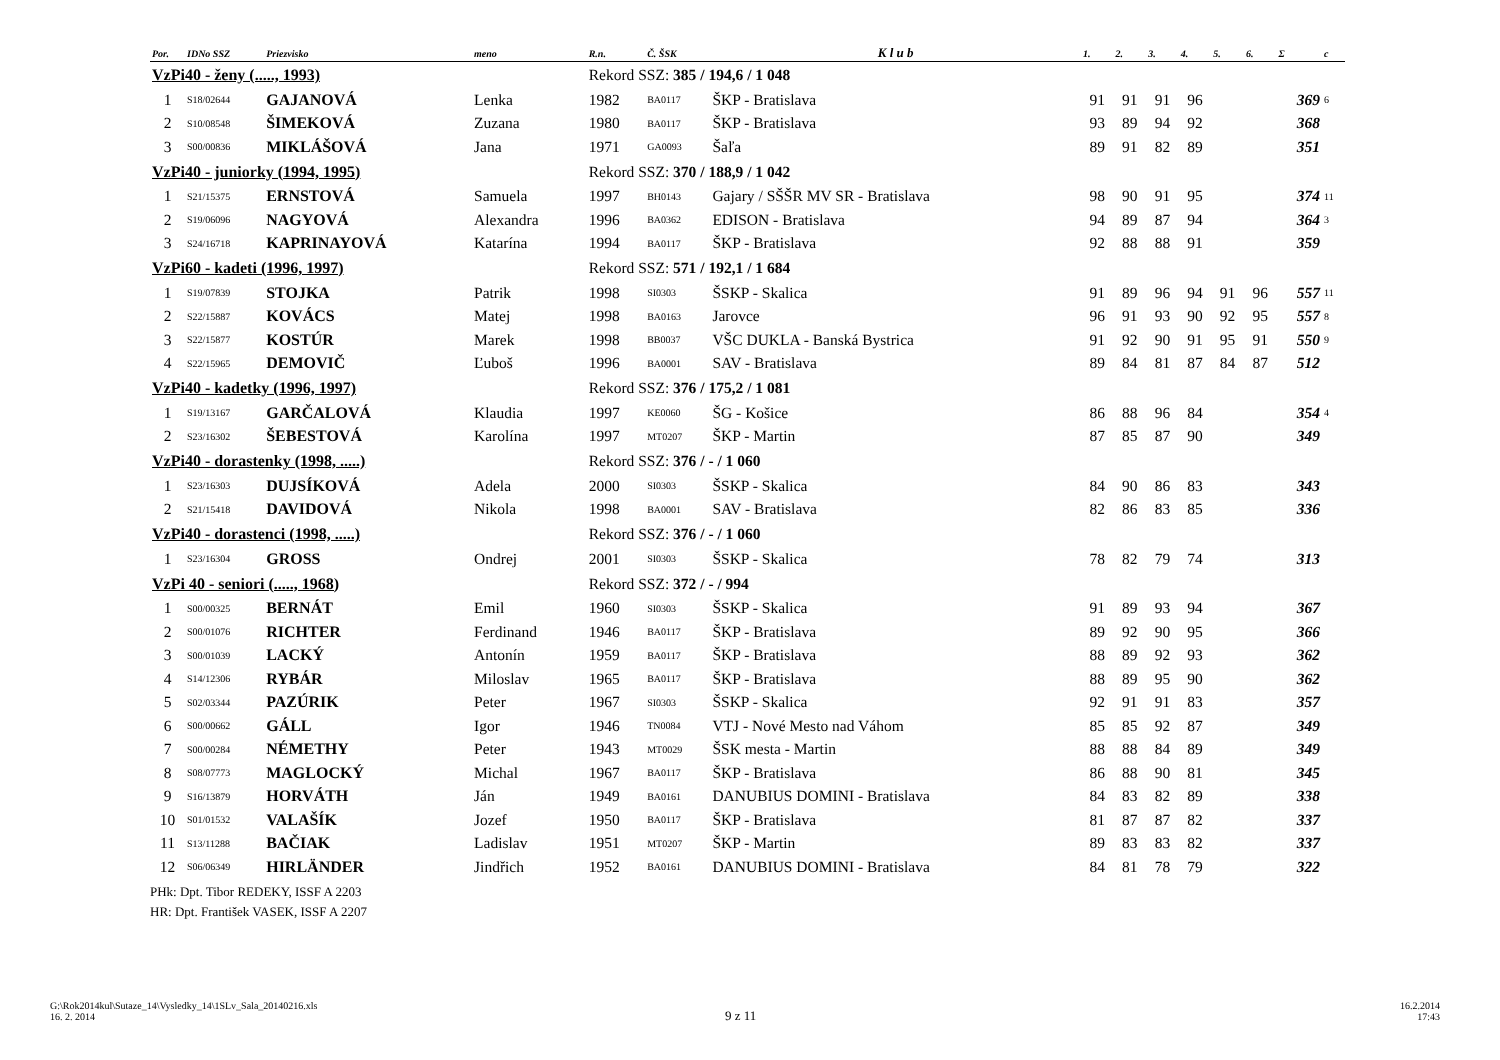| Por. | IDNo SSZ | Priezvisko | meno | R.n. | Č. ŠSK | K l u b | 1. | 2. | 3. | 4. | 5. | 6. | Σ | c |
| --- | --- | --- | --- | --- | --- | --- | --- | --- | --- | --- | --- | --- | --- | --- |
| VzPi40 - ženy (....., 1993) | | | | Rekord SSZ: 385 / 194,6 / 1 048 | | | | | | | | | | |
| 1 | S18/02644 | GAJANOVÁ | Lenka | 1982 | BA0117 | ŠKP - Bratislava | 91 | 91 | 91 | 96 | | | 369 | 6 |
| 2 | S10/08548 | ŠIMEKOVÁ | Zuzana | 1980 | BA0117 | ŠKP - Bratislava | 93 | 89 | 94 | 92 | | | 368 | |
| 3 | S00/00836 | MIKLÁŠOVÁ | Jana | 1971 | GA0093 | Šaľa | 89 | 91 | 82 | 89 | | | 351 | |
| VzPi40 - juniorky (1994, 1995) | | | | Rekord SSZ: 370 / 188,9 / 1 042 | | | | | | | | | | |
| 1 | S21/15375 | ERNSTOVÁ | Samuela | 1997 | BH0143 | Gajary / SŠŠR MV SR - Bratislava | 98 | 90 | 91 | 95 | | | 374 | 11 |
| 2 | S19/06096 | NAGYOVÁ | Alexandra | 1996 | BA0362 | EDISON - Bratislava | 94 | 89 | 87 | 94 | | | 364 | 3 |
| 3 | S24/16718 | KAPRINAYOVÁ | Katarína | 1994 | BA0117 | ŠKP - Bratislava | 92 | 88 | 88 | 91 | | | 359 | |
| VzPi60 - kadeti (1996, 1997) | | | | Rekord SSZ: 571 / 192,1 / 1 684 | | | | | | | | | | |
| 1 | S19/07839 | STOJKA | Patrik | 1998 | SI0303 | ŠSKP - Skalica | 91 | 89 | 96 | 94 | 91 | 96 | 557 | 11 |
| 2 | S22/15887 | KOVÁCS | Matej | 1998 | BA0163 | Jarovce | 96 | 91 | 93 | 90 | 92 | 95 | 557 | 8 |
| 3 | S22/15877 | KOSTÚR | Marek | 1998 | BB0037 | VŠC DUKLA - Banská Bystrica | 91 | 92 | 90 | 91 | 95 | 91 | 550 | 9 |
| 4 | S22/15965 | DEMOVIČ | Ľuboš | 1996 | BA0001 | SAV - Bratislava | 89 | 84 | 81 | 87 | 84 | 87 | 512 | |
| VzPi40 - kadetky (1996, 1997) | | | | Rekord SSZ: 376 / 175,2 / 1 081 | | | | | | | | | | |
| 1 | S19/13167 | GARČALOVÁ | Klaudia | 1997 | KE0060 | ŠG - Košice | 86 | 88 | 96 | 84 | | | 354 | 4 |
| 2 | S23/16302 | ŠEBESTOVÁ | Karolína | 1997 | MT0207 | ŠKP - Martin | 87 | 85 | 87 | 90 | | | 349 | |
| VzPi40 - dorastenky (1998, .....) | | | | Rekord SSZ: 376 / - / 1 060 | | | | | | | | | | |
| 1 | S23/16303 | DUJSÍKOVÁ | Adela | 2000 | SI0303 | ŠSKP - Skalica | 84 | 90 | 86 | 83 | | | 343 | |
| 2 | S21/15418 | DAVIDOVÁ | Nikola | 1998 | BA0001 | SAV - Bratislava | 82 | 86 | 83 | 85 | | | 336 | |
| VzPi40 - dorastenci (1998, .....) | | | | Rekord SSZ: 376 / - / 1 060 | | | | | | | | | | |
| 1 | S23/16304 | GROSS | Ondrej | 2001 | SI0303 | ŠSKP - Skalica | 78 | 82 | 79 | 74 | | | 313 | |
| VzPi 40 - seniori (....., 1968) | | | | Rekord SSZ: 372 / - / 994 | | | | | | | | | | |
| 1 | S00/00325 | BERNÁT | Emil | 1960 | SI0303 | ŠSKP - Skalica | 91 | 89 | 93 | 94 | | | 367 | |
| 2 | S00/01076 | RICHTER | Ferdinand | 1946 | BA0117 | ŠKP - Bratislava | 89 | 92 | 90 | 95 | | | 366 | |
| 3 | S00/01039 | LACKÝ | Antonín | 1959 | BA0117 | ŠKP - Bratislava | 88 | 89 | 92 | 93 | | | 362 | |
| 4 | S14/12306 | RYBÁR | Miloslav | 1965 | BA0117 | ŠKP - Bratislava | 88 | 89 | 95 | 90 | | | 362 | |
| 5 | S02/03344 | PAZÚRIK | Peter | 1967 | SI0303 | ŠSKP - Skalica | 92 | 91 | 91 | 83 | | | 357 | |
| 6 | S00/00662 | GÁLL | Igor | 1946 | TN0084 | VTJ - Nové Mesto nad Váhom | 85 | 85 | 92 | 87 | | | 349 | |
| 7 | S00/00284 | NÉMETHY | Peter | 1943 | MT0029 | ŠSK mesta - Martin | 88 | 88 | 84 | 89 | | | 349 | |
| 8 | S08/07773 | MAGLOCKÝ | Michal | 1967 | BA0117 | ŠKP - Bratislava | 86 | 88 | 90 | 81 | | | 345 | |
| 9 | S16/13879 | HORVÁTH | Ján | 1949 | BA0161 | DANUBIUS DOMINI - Bratislava | 84 | 83 | 82 | 89 | | | 338 | |
| 10 | S01/01532 | VALAŠÍK | Jozef | 1950 | BA0117 | ŠKP - Bratislava | 81 | 87 | 87 | 82 | | | 337 | |
| 11 | S13/11288 | BAČIAK | Ladislav | 1951 | MT0207 | ŠKP - Martin | 89 | 83 | 83 | 82 | | | 337 | |
| 12 | S06/06349 | HIRLÄNDER | Jindřich | 1952 | BA0161 | DANUBIUS DOMINI - Bratislava | 84 | 81 | 78 | 79 | | | 322 | |
PHk: Dpt. Tibor REDEKY, ISSF A 2203
HR: Dpt. František VASEK, ISSF A 2207
G:\Rok2014kul\Sutaze_14\Vysledky_14\1SLv_Sala_20140216.xls
16. 2. 2014
9 z 11
16.2.2014
17:43